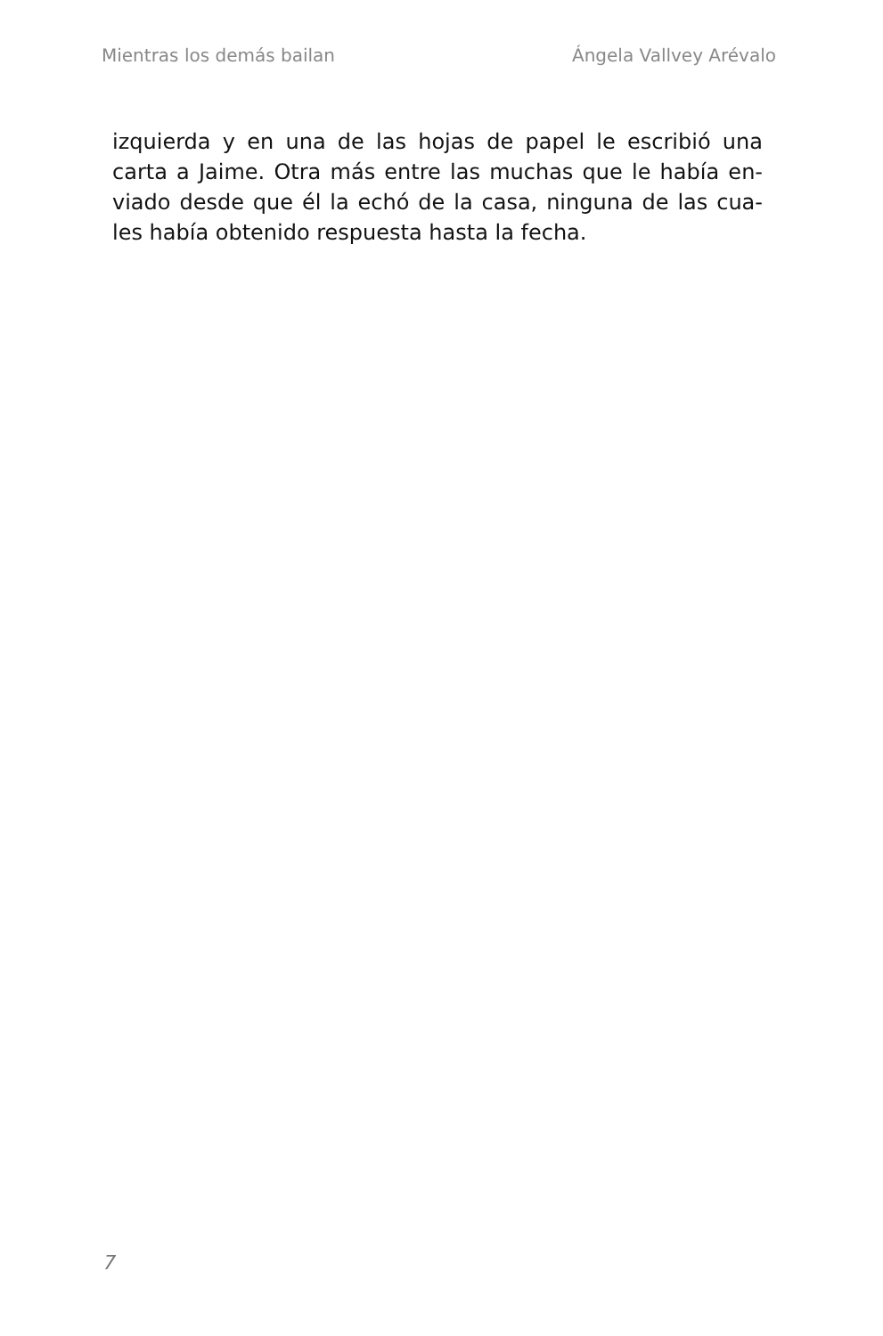Mientras los demás bailan Ángela Vallvey Arévalo
izquierda y en una de las hojas de papel le escribió una carta a Jaime. Otra más entre las muchas que le había en-viado desde que él la echó de la casa, ninguna de las cua-les había obtenido respuesta hasta la fecha.
7